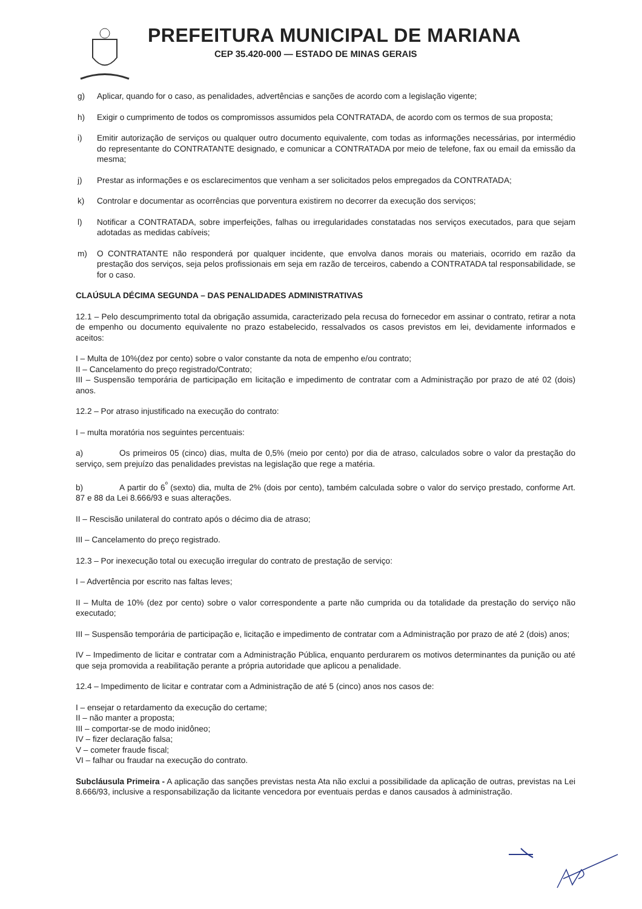PREFEITURA MUNICIPAL DE MARIANA
CEP 35.420-000 — ESTADO DE MINAS GERAIS
g) Aplicar, quando for o caso, as penalidades, advertências e sanções de acordo com a legislação vigente;
h) Exigir o cumprimento de todos os compromissos assumidos pela CONTRATADA, de acordo com os termos de sua proposta;
i) Emitir autorização de serviços ou qualquer outro documento equivalente, com todas as informações necessárias, por intermédio do representante do CONTRATANTE designado, e comunicar a CONTRATADA por meio de telefone, fax ou email da emissão da mesma;
j) Prestar as informações e os esclarecimentos que venham a ser solicitados pelos empregados da CONTRATADA;
k) Controlar e documentar as ocorrências que porventura existirem no decorrer da execução dos serviços;
l) Notificar a CONTRATADA, sobre imperfeições, falhas ou irregularidades constatadas nos serviços executados, para que sejam adotadas as medidas cabíveis;
m) O CONTRATANTE não responderá por qualquer incidente, que envolva danos morais ou materiais, ocorrido em razão da prestação dos serviços, seja pelos profissionais em seja em razão de terceiros, cabendo a CONTRATADA tal responsabilidade, se for o caso.
CLAÚSULA DÉCIMA SEGUNDA – DAS PENALIDADES ADMINISTRATIVAS
12.1 – Pelo descumprimento total da obrigação assumida, caracterizado pela recusa do fornecedor em assinar o contrato, retirar a nota de empenho ou documento equivalente no prazo estabelecido, ressalvados os casos previstos em lei, devidamente informados e aceitos:
I – Multa de 10%(dez por cento) sobre o valor constante da nota de empenho e/ou contrato;
II – Cancelamento do preço registrado/Contrato;
III – Suspensão temporária de participação em licitação e impedimento de contratar com a Administração por prazo de até 02 (dois) anos.
12.2 – Por atraso injustificado na execução do contrato:
I – multa moratória nos seguintes percentuais:
a) Os primeiros 05 (cinco) dias, multa de 0,5% (meio por cento) por dia de atraso, calculados sobre o valor da prestação do serviço, sem prejuízo das penalidades previstas na legislação que rege a matéria.
b) A partir do 6<sup>º</sup> (sexto) dia, multa de 2% (dois por cento), também calculada sobre o valor do serviço prestado, conforme Art. 87 e 88 da Lei 8.666/93 e suas alterações.
II – Rescisão unilateral do contrato após o décimo dia de atraso;
III – Cancelamento do preço registrado.
12.3 – Por inexecução total ou execução irregular do contrato de prestação de serviço:
I – Advertência por escrito nas faltas leves;
II – Multa de 10% (dez por cento) sobre o valor correspondente a parte não cumprida ou da totalidade da prestação do serviço não executado;
III – Suspensão temporária de participação e, licitação e impedimento de contratar com a Administração por prazo de até 2 (dois) anos;
IV – Impedimento de licitar e contratar com a Administração Pública, enquanto perdurarem os motivos determinantes da punição ou até que seja promovida a reabilitação perante a própria autoridade que aplicou a penalidade.
12.4 – Impedimento de licitar e contratar com a Administração de até 5 (cinco) anos nos casos de:
I – ensejar o retardamento da execução do certame;
II – não manter a proposta;
III – comportar-se de modo inidôneo;
IV – fizer declaração falsa;
V – cometer fraude fiscal;
VI – falhar ou fraudar na execução do contrato.
Subcláusula Primeira - A aplicação das sanções previstas nesta Ata não exclui a possibilidade da aplicação de outras, previstas na Lei 8.666/93, inclusive a responsabilização da licitante vencedora por eventuais perdas e danos causados à administração.